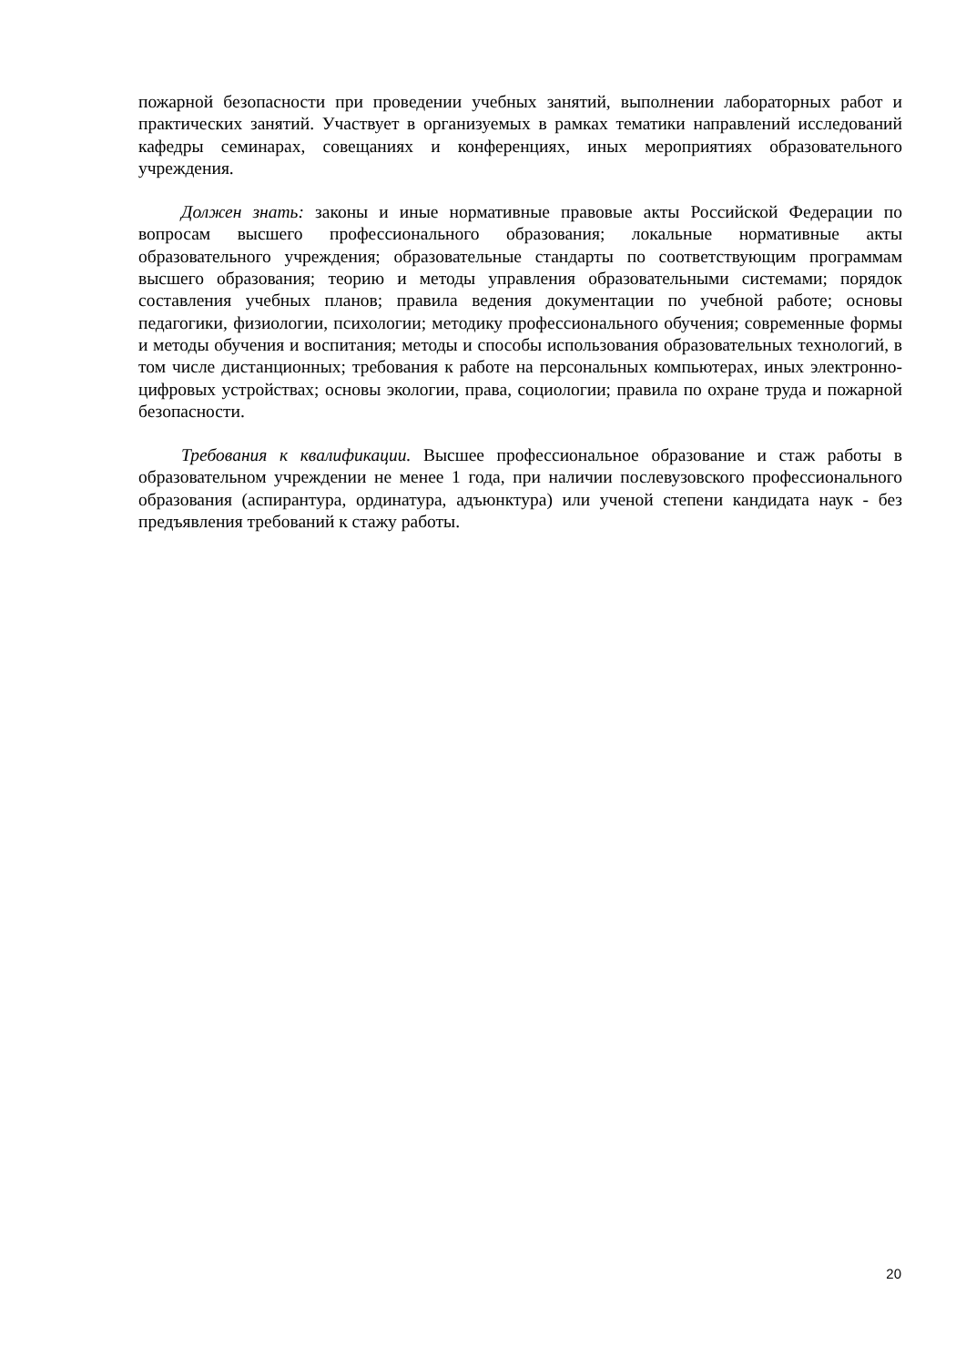пожарной безопасности при проведении учебных занятий, выполнении лабораторных работ и практических занятий. Участвует в организуемых в рамках тематики направлений исследований кафедры семинарах, совещаниях и конференциях, иных мероприятиях образовательного учреждения.
Должен знать: законы и иные нормативные правовые акты Российской Федерации по вопросам высшего профессионального образования; локальные нормативные акты образовательного учреждения; образовательные стандарты по соответствующим программам высшего образования; теорию и методы управления образовательными системами; порядок составления учебных планов; правила ведения документации по учебной работе; основы педагогики, физиологии, психологии; методику профессионального обучения; современные формы и методы обучения и воспитания; методы и способы использования образовательных технологий, в том числе дистанционных; требования к работе на персональных компьютерах, иных электронно-цифровых устройствах; основы экологии, права, социологии; правила по охране труда и пожарной безопасности.
Требования к квалификации. Высшее профессиональное образование и стаж работы в образовательном учреждении не менее 1 года, при наличии послевузовского профессионального образования (аспирантура, ординатура, адъюнктура) или ученой степени кандидата наук - без предъявления требований к стажу работы.
20